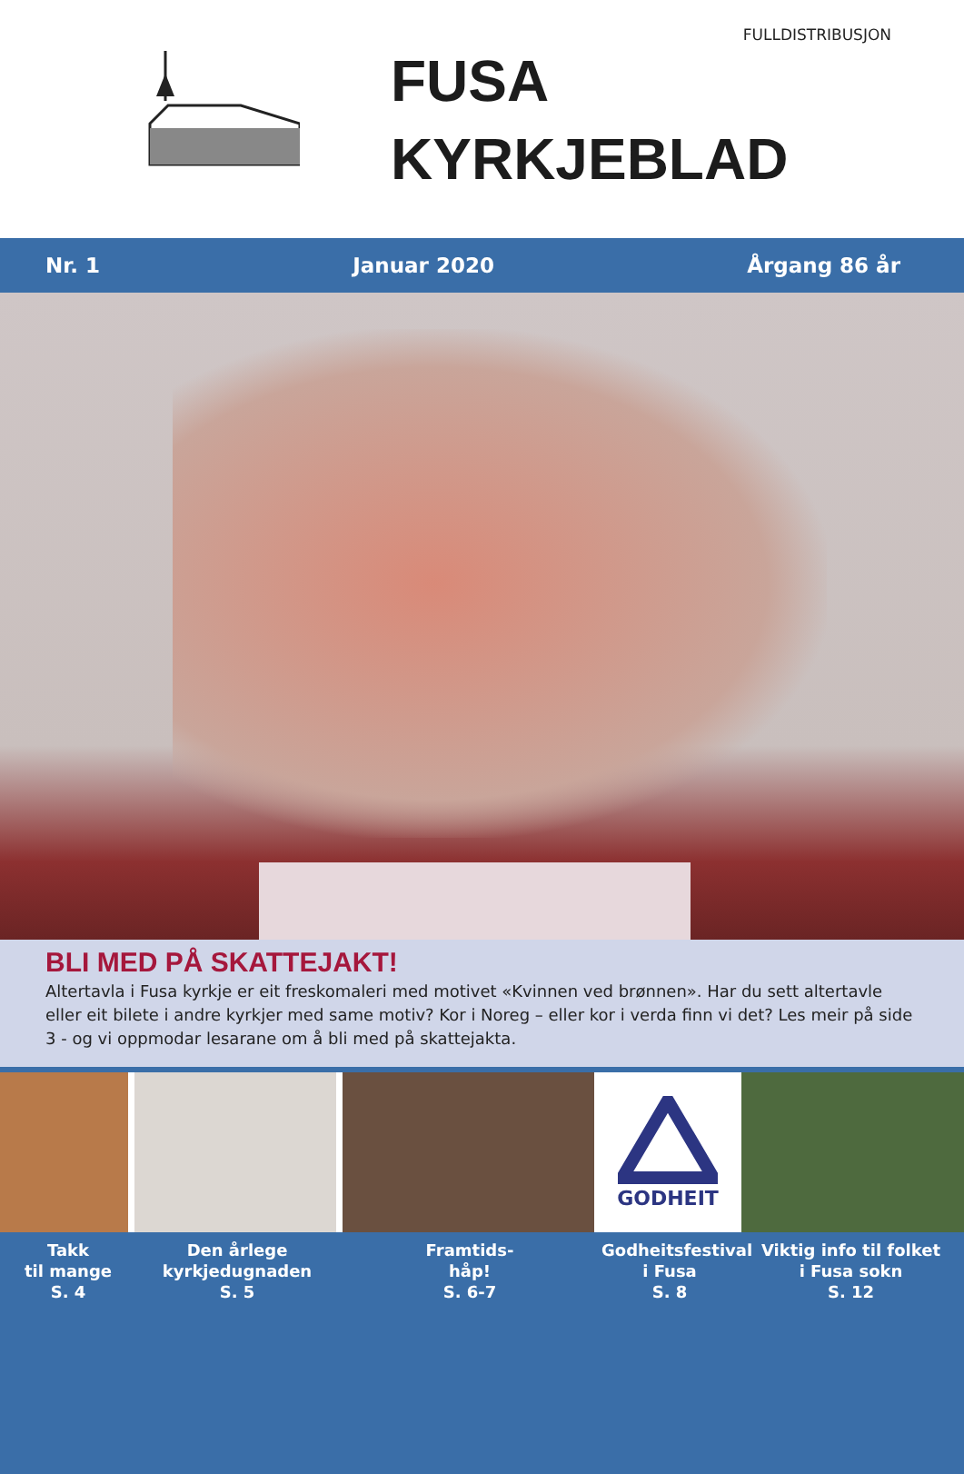FULLDISTRIBUSJON
FUSA
KYRKJEBLAD
Nr. 1 Januar 2020 Årgang 86 år
BLI MED PÅ SKATTEJAKT!
Altertavla i Fusa kyrkje er eit freskomaleri med motivet «Kvinnen ved brønnen». Har du sett altertavle eller eit bilete i andre kyrkjer med same motiv? Kor i Noreg – eller kor i verda finn vi det? Les meir på side 3 - og vi oppmodar lesarane om å bli med på skattejakta.
GODHEIT
Takk
til mange
S. 4
Den årlege
kyrkjedugnaden
S. 5
Framtids-
håp!
S. 6-7
Godheitsfestival
i Fusa
S. 8
Viktig info til folket
i Fusa sokn
S. 12